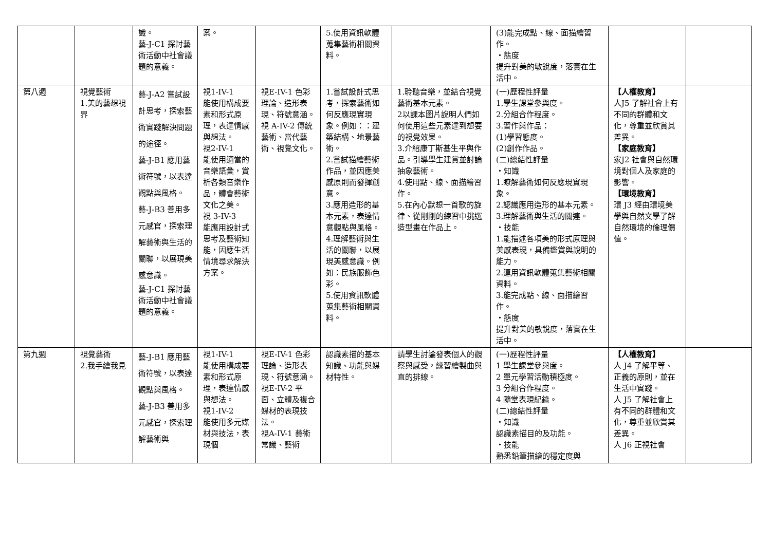| | | 識。 藝-J-C1 探討藝術活動中社會議題的意義。 | 案。 | | 5.使用資訊軟體蒐集藝術相關資料。 | | (3)能完成點、線、面描繪習作。 ・態度 提升對美的敏銳度，落實在生活中。 | | |
| 第八週 | 視覺藝術 1.美的藝想視界 | 藝-J-A2 嘗試設計思考，探索藝術實踐解決問題的途徑。 藝-J-B1 應用藝術符號，以表達觀點與風格。 藝-J-B3 善用多元感官，探索理解藝術與生活的關聯，以展現美感意識。 藝-J-C1 探討藝術活動中社會議題的意義。 | 視1-IV-1 能使用構成要素和形式原理，表達情感與想法。 視2-IV-1 能使用適當的音樂語彙，賞析各類音樂作品，體會藝術文化之美。 視 3-IV-3 能應用設計式思考及藝術知能，因應生活情境尋求解決方案。 | 視E-IV-1 色彩理論、造形表現、符號意涵。 視 A-IV-2 傳統藝術、當代藝術、視覺文化。 | 1.嘗試設計式思考，探索藝術如何反應現實現象。例如：：建築結構、地景藝術。 2.嘗試描繪藝術作品，並因應美感原則而發揮創意。 3.應用造形的基本元素，表達情意觀點與風格。 4.理解藝術與生活的關聯，以展現美感意識。例如：民族服飾色彩。 5.使用資訊軟體蒐集藝術相關資料。 | 1.聆聽音樂，並結合視覺藝術基本元素。 2以課本圖片說明人們如何使用這些元素達到想要的視覺效果。 3.介紹康丁斯基生平與作品。引導學生建賞並討論抽象藝術。 4.使用點、線、面描繪習作。 5.在內心默想一首歌的旋律、從剛剛的練習中挑選造型畫在作品上。 | (一)歷程性評量 1.學生課堂參與度。 2.分組合作程度。 3.習作與作品： (1)學習態度。 (2)創作作品。 (二)總結性評量 ・知識 1.瞭解藝術如何反應現實現象。 2.認識應用造形的基本元素。 3.理解藝術與生活的關連。 ・技能 1.能描述各項美的形式原理與美感表現，具備鑑賞與說明的能力。 2.運用資訊軟體蒐集藝術相關資料。 3.能完成點、線、面描繪習作。 ・態度 提升對美的敏銳度，落實在生活中。 | 【人權教育】 人J5 了解社會上有不同的群體和文化，尊重並欣賞其差異。 【家庭教育】 家J2 社會與自然環境對個人及家庭的影響。 【環境教育】 環 J3 經由環境美學與自然文學了解自然環境的倫理價值。 | |
| 第九週 | 視覺藝術 2.我手繪我見 | 藝-J-B1 應用藝術符號，以表達觀點與風格。 藝-J-B3 善用多元感官，探索理解藝術與 | 視1-IV-1 能使用構成要素和形式原理，表達情感與想法。 視1-IV-2 能使用多元媒材與技法，表現個 | 視E-IV-1 色彩理論、造形表現、符號意涵。 視E-IV-2 平面、立體及複合媒材的表現技法。 視A-IV-1 藝術常識、藝術 | 認識素描的基本知識、功能與媒材特性。 | 請學生討論發表個人的觀察與感受，練習繪製曲與直的排線。 | (一)歷程性評量 1 學生課堂參與度。 2 單元學習活動積極度。 3 分組合作程度。 4 隨堂表現紀錄。 (二)總結性評量 ・知識 認識素描目的及功能。 ・技能 熟悉鉛筆描繪的穩定度與 | 【人權教育】 人 J4 了解平等、正義的原則，並在生活中實踐。 人 J5 了解社會上有不同的群體和文化，尊重並欣賞其差異。 人 J6 正視社會 | |